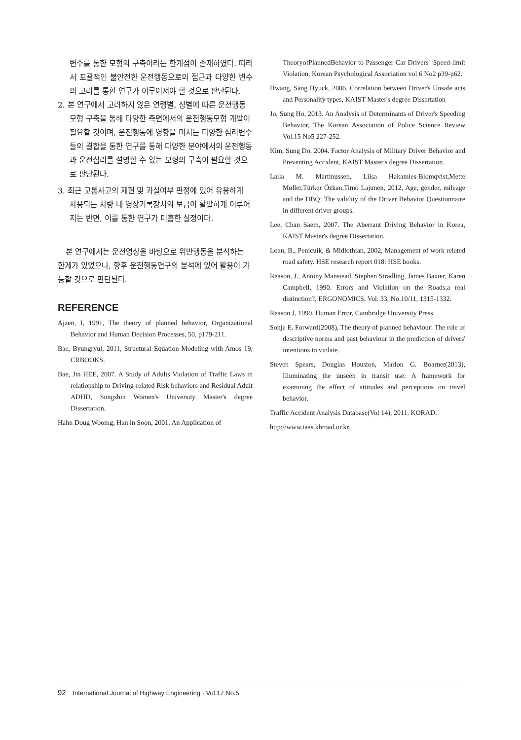변수를 통한 모형의 구축이라는 한계점이 존재하였다. 따라서 포괄적인 불안전한 운전행동으로의 접근과 다양한 변수의 고려를 통한 연구가 이루어져야 할 것으로 판단된다.
2. 본 연구에서 고려하지 않은 연령별, 성별에 따른 운전행동모형 구축을 통해 다양한 측면에서의 운전행동모형 개발이 필요할 것이며, 운전행동에 영향을 미치는 다양한 심리변수들의 결합을 통한 연구를 통해 다양한 분야에서의 운전행동과 운전심리를 설명할 수 있는 모형의 구축이 필요할 것으로 판단된다.
3. 최근 교통사고의 재현 및 과실여부 판정에 있어 유용하게 사용되는 차량 내 영상기록장치의 보급이 활발하게 이루어지는 반면, 이를 통한 연구가 미흡한 실정이다.
본 연구에서는 운전영상을 바탕으로 위반행동을 분석하는 한계가 있었으나, 향후 운전행동연구의 분석에 있어 활용이 가능할 것으로 판단된다.
REFERENCE
Ajzen, I, 1991, The theory of planned behavior, Organizational Behavior and Human Decision Processes, 50, p179-211.
Bae, Byungryul, 2011, Structural Equation Modeling with Amos 19, CRBOOKS.
Bae, Jin HEE, 2007. A Study of Adults Violation of Traffic Laws in relationship to Driving-related Risk behaviors and Residual Adult ADHD, Sungshin Women's University Master's degree Dissertation.
Hahn Doug Woomg, Han in Soon, 2001, An Application of
TheoryofPlannedBehavior to Passenger Car Drivers` Speed-limit Violation, Korean Psychological Association vol 6 No2 p39-p62.
Hwang, Sang Hyuck, 2006. Correlation between Driver's Unsafe acts and Personality types, KAIST Master's degree Dissertation
Jo, Sung Ho, 2013. An Analysis of Determinants of Driver's Speeding Behavior, The Korean Association of Police Science Review Vol.15 No5 227-252.
Kim, Sung Do, 2004. Factor Analysis of Military Driver Behavior and Preventing Accident, KAIST Master's degree Dissertation.
Laila M. Martinussen, Liisa Hakamies-Blomqvist,Mette Møller,Türker Özkan,Timo Lajunen, 2012, Age, gender, mileage and the DBQ: The validity of the Driver Behavior Questionnaire in different driver groups.
Lee, Chan Saem, 2007. The Aberrant Driving Behavior in Korea, KAIST Master's degree Dissertation.
Loan, B., Penicuik, & Midlothian, 2002, Management of work related road safety. HSE research report 018: HSE books.
Reason, J., Antony Manstead, Stephen Stradling, James Baxter, Karen Campbell, 1990. Errors and Violation on the Roads;a real distinction?, ERGONOMICS, Vol. 33, No.10/11, 1315-1332.
Reason J, 1990. Human Error, Cambridge University Press.
Sonja E. Forward(2008), The theory of planned behaviour: The role of descriptive norms and past behaviour in the prediction of drivers' intentions to violate.
Steven Spears, Douglas Houston, Marlon G. Boarnet(2013), Illuminating the unseen in transit use: A framework for examining the effect of attitudes and perceptions on travel behavior.
Traffic Accident Analysis Database(Vol 14), 2011. KORAD.
http://www.taas.kbroad.or.kr.
92 International Journal of Highway Engineering · Vol.17 No.5